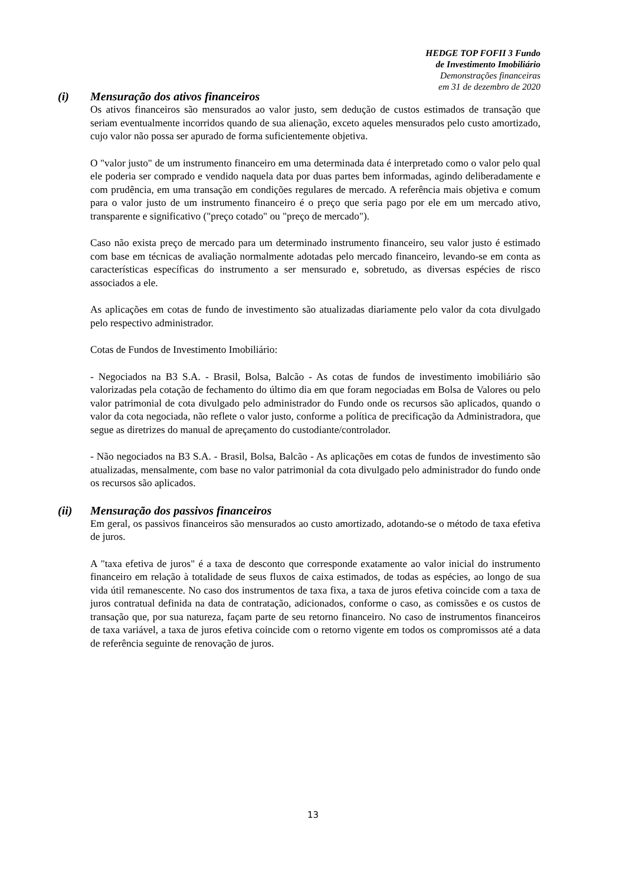HEDGE TOP FOFII 3 Fundo
de Investimento Imobiliário
Demonstrações financeiras
em 31 de dezembro de 2020
(i) Mensuração dos ativos financeiros
Os ativos financeiros são mensurados ao valor justo, sem dedução de custos estimados de transação que seriam eventualmente incorridos quando de sua alienação, exceto aqueles mensurados pelo custo amortizado, cujo valor não possa ser apurado de forma suficientemente objetiva.
O "valor justo" de um instrumento financeiro em uma determinada data é interpretado como o valor pelo qual ele poderia ser comprado e vendido naquela data por duas partes bem informadas, agindo deliberadamente e com prudência, em uma transação em condições regulares de mercado. A referência mais objetiva e comum para o valor justo de um instrumento financeiro é o preço que seria pago por ele em um mercado ativo, transparente e significativo ("preço cotado" ou "preço de mercado").
Caso não exista preço de mercado para um determinado instrumento financeiro, seu valor justo é estimado com base em técnicas de avaliação normalmente adotadas pelo mercado financeiro, levando-se em conta as características específicas do instrumento a ser mensurado e, sobretudo, as diversas espécies de risco associados a ele.
As aplicações em cotas de fundo de investimento são atualizadas diariamente pelo valor da cota divulgado pelo respectivo administrador.
Cotas de Fundos de Investimento Imobiliário:
- Negociados na B3 S.A. - Brasil, Bolsa, Balcão - As cotas de fundos de investimento imobiliário são valorizadas pela cotação de fechamento do último dia em que foram negociadas em Bolsa de Valores ou pelo valor patrimonial de cota divulgado pelo administrador do Fundo onde os recursos são aplicados, quando o valor da cota negociada, não reflete o valor justo, conforme a política de precificação da Administradora, que segue as diretrizes do manual de apreçamento do custodiante/controlador.
- Não negociados na B3 S.A. - Brasil, Bolsa, Balcão - As aplicações em cotas de fundos de investimento são atualizadas, mensalmente, com base no valor patrimonial da cota divulgado pelo administrador do fundo onde os recursos são aplicados.
(ii) Mensuração dos passivos financeiros
Em geral, os passivos financeiros são mensurados ao custo amortizado, adotando-se o método de taxa efetiva de juros.
A "taxa efetiva de juros" é a taxa de desconto que corresponde exatamente ao valor inicial do instrumento financeiro em relação à totalidade de seus fluxos de caixa estimados, de todas as espécies, ao longo de sua vida útil remanescente. No caso dos instrumentos de taxa fixa, a taxa de juros efetiva coincide com a taxa de juros contratual definida na data de contratação, adicionados, conforme o caso, as comissões e os custos de transação que, por sua natureza, façam parte de seu retorno financeiro. No caso de instrumentos financeiros de taxa variável, a taxa de juros efetiva coincide com o retorno vigente em todos os compromissos até a data de referência seguinte de renovação de juros.
13